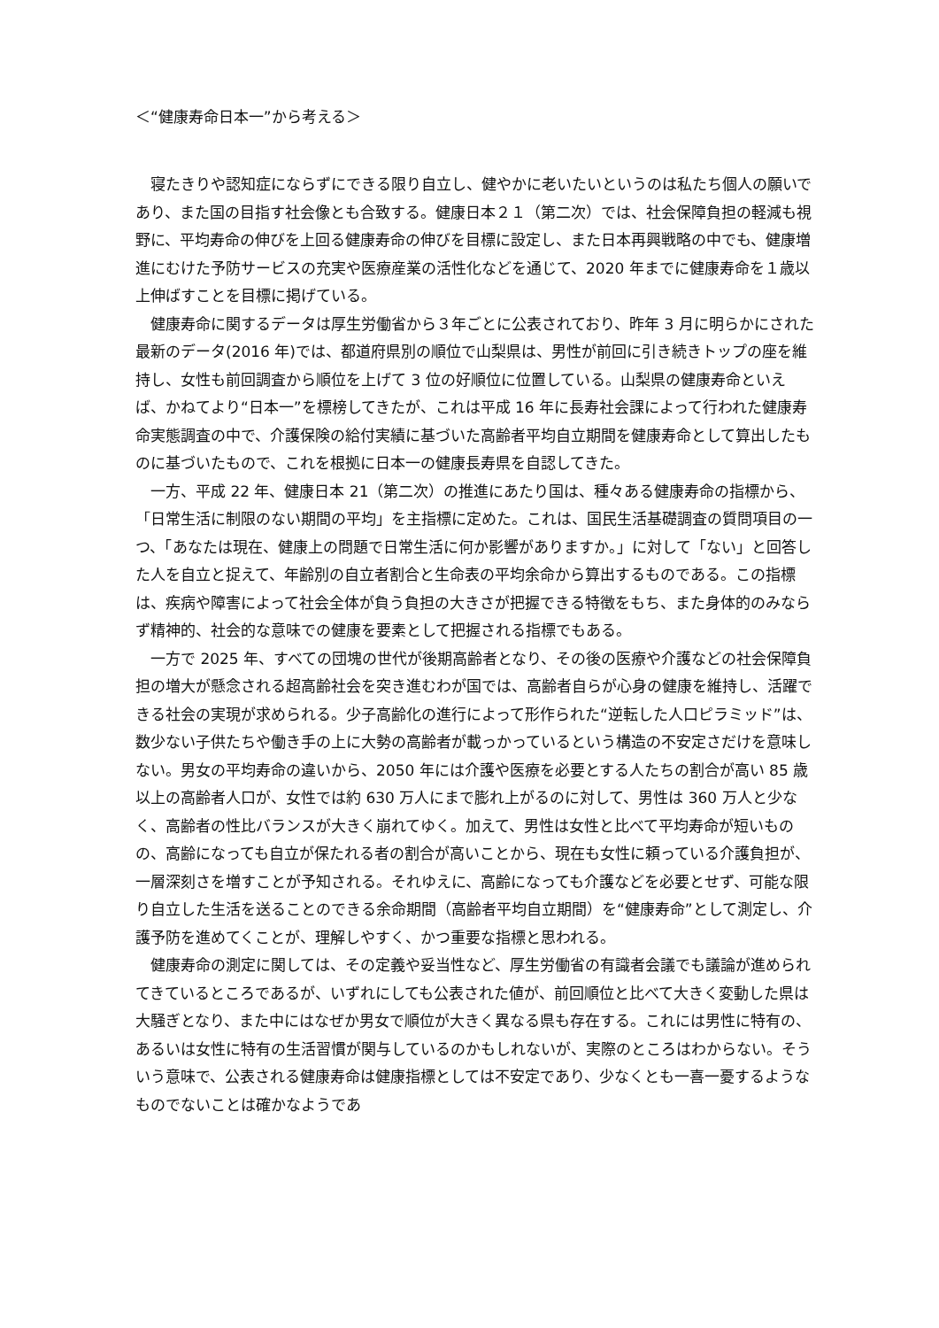＜“健康寿命日本一”から考える＞
寝たきりや認知症にならずにできる限り自立し、健やかに老いたいというのは私たち個人の願いであり、また国の目指す社会像とも合致する。健康日本２１（第二次）では、社会保障負担の軽減も視野に、平均寿命の伸びを上回る健康寿命の伸びを目標に設定し、また日本再興戦略の中でも、健康増進にむけた予防サービスの充実や医療産業の活性化などを通じて、2020 年までに健康寿命を１歳以上伸ばすことを目標に掲げている。
健康寿命に関するデータは厚生労働省から３年ごとに公表されており、昨年 3 月に明らかにされた最新のデータ(2016 年)では、都道府県別の順位で山梨県は、男性が前回に引き続きトップの座を維持し、女性も前回調査から順位を上げて 3 位の好順位に位置している。山梨県の健康寿命といえば、かねてより“日本一”を標榜してきたが、これは平成 16 年に長寿社会課によって行われた健康寿命実態調査の中で、介護保険の給付実績に基づいた高齢者平均自立期間を健康寿命として算出したものに基づいたもので、これを根拠に日本一の健康長寿県を自認してきた。
一方、平成 22 年、健康日本 21（第二次）の推進にあたり国は、種々ある健康寿命の指標から、「日常生活に制限のない期間の平均」を主指標に定めた。これは、国民生活基礎調査の質問項目の一つ、「あなたは現在、健康上の問題で日常生活に何か影響がありますか。」に対して「ない」と回答した人を自立と捉えて、年齢別の自立者割合と生命表の平均余命から算出するものである。この指標は、疾病や障害によって社会全体が負う負担の大きさが把握できる特徴をもち、また身体的のみならず精神的、社会的な意味での健康を要素として把握される指標でもある。
一方で 2025 年、すべての団塊の世代が後期高齢者となり、その後の医療や介護などの社会保障負担の増大が懸念される超高齢社会を突き進むわが国では、高齢者自らが心身の健康を維持し、活躍できる社会の実現が求められる。少子高齢化の進行によって形作られた“逆転した人口ピラミッド”は、数少ない子供たちや働き手の上に大勢の高齢者が載っかっているという構造の不安定さだけを意味しない。男女の平均寿命の違いから、2050 年には介護や医療を必要とする人たちの割合が高い 85 歳以上の高齢者人口が、女性では約 630 万人にまで膨れ上がるのに対して、男性は 360 万人と少なく、高齢者の性比バランスが大きく崩れてゆく。加えて、男性は女性と比べて平均寿命が短いものの、高齢になっても自立が保たれる者の割合が高いことから、現在も女性に頼っている介護負担が、一層深刻さを増すことが予知される。それゆえに、高齢になっても介護などを必要とせず、可能な限り自立した生活を送ることのできる余命期間（高齢者平均自立期間）を“健康寿命”として測定し、介護予防を進めてくことが、理解しやすく、かつ重要な指標と思われる。
健康寿命の測定に関しては、その定義や妥当性など、厚生労働省の有識者会議でも議論が進められてきているところであるが、いずれにしても公表された値が、前回順位と比べて大きく変動した県は大騒ぎとなり、また中にはなぜか男女で順位が大きく異なる県も存在する。これには男性に特有の、あるいは女性に特有の生活習慣が関与しているのかもしれないが、実際のところはわからない。そういう意味で、公表される健康寿命は健康指標としては不安定であり、少なくとも一喜一憂するようなものでないことは確かなようであ